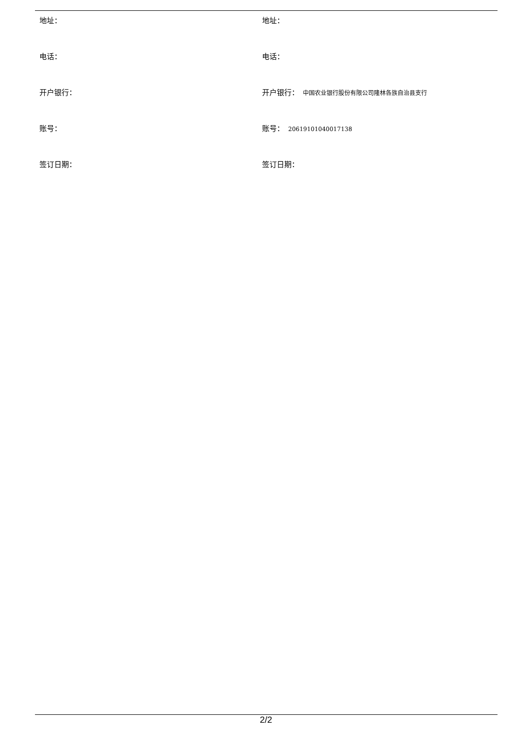| 地址： | 地址： |
| 电话： | 电话： |
| 开户银行： | 开户银行： 中国农业银行股份有限公司隆林各族自治县支行 |
| 账号： | 账号： 20619101040017138 |
| 签订日期： | 签订日期： |
2/2